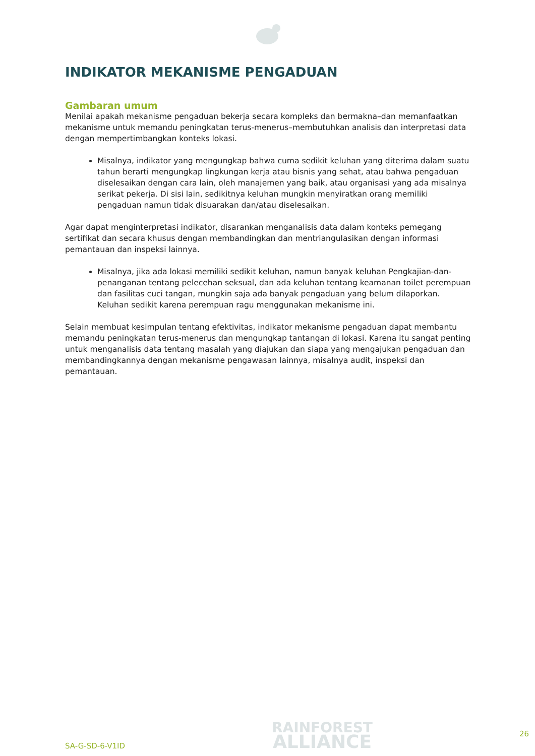INDIKATOR MEKANISME PENGADUAN
Gambaran umum
Menilai apakah mekanisme pengaduan bekerja secara kompleks dan bermakna–dan memanfaatkan mekanisme untuk memandu peningkatan terus-menerus–membutuhkan analisis dan interpretasi data dengan mempertimbangkan konteks lokasi.
Misalnya, indikator yang mengungkap bahwa cuma sedikit keluhan yang diterima dalam suatu tahun berarti mengungkap lingkungan kerja atau bisnis yang sehat, atau bahwa pengaduan diselesaikan dengan cara lain, oleh manajemen yang baik, atau organisasi yang ada misalnya serikat pekerja. Di sisi lain, sedikitnya keluhan mungkin menyiratkan orang memiliki pengaduan namun tidak disuarakan dan/atau diselesaikan.
Agar dapat menginterpretasi indikator, disarankan menganalisis data dalam konteks pemegang sertifikat dan secara khusus dengan membandingkan dan mentriangulasikan dengan informasi pemantauan dan inspeksi lainnya.
Misalnya, jika ada lokasi memiliki sedikit keluhan, namun banyak keluhan Pengkajian-dan-penanganan tentang pelecehan seksual, dan ada keluhan tentang keamanan toilet perempuan dan fasilitas cuci tangan, mungkin saja ada banyak pengaduan yang belum dilaporkan. Keluhan sedikit karena perempuan ragu menggunakan mekanisme ini.
Selain membuat kesimpulan tentang efektivitas, indikator mekanisme pengaduan dapat membantu memandu peningkatan terus-menerus dan mengungkap tantangan di lokasi. Karena itu sangat penting untuk menganalisis data tentang masalah yang diajukan dan siapa yang mengajukan pengaduan dan membandingkannya dengan mekanisme pengawasan lainnya, misalnya audit, inspeksi dan pemantauan.
SA-G-SD-6-V1ID
RAINFOREST
ALLIANCE
26